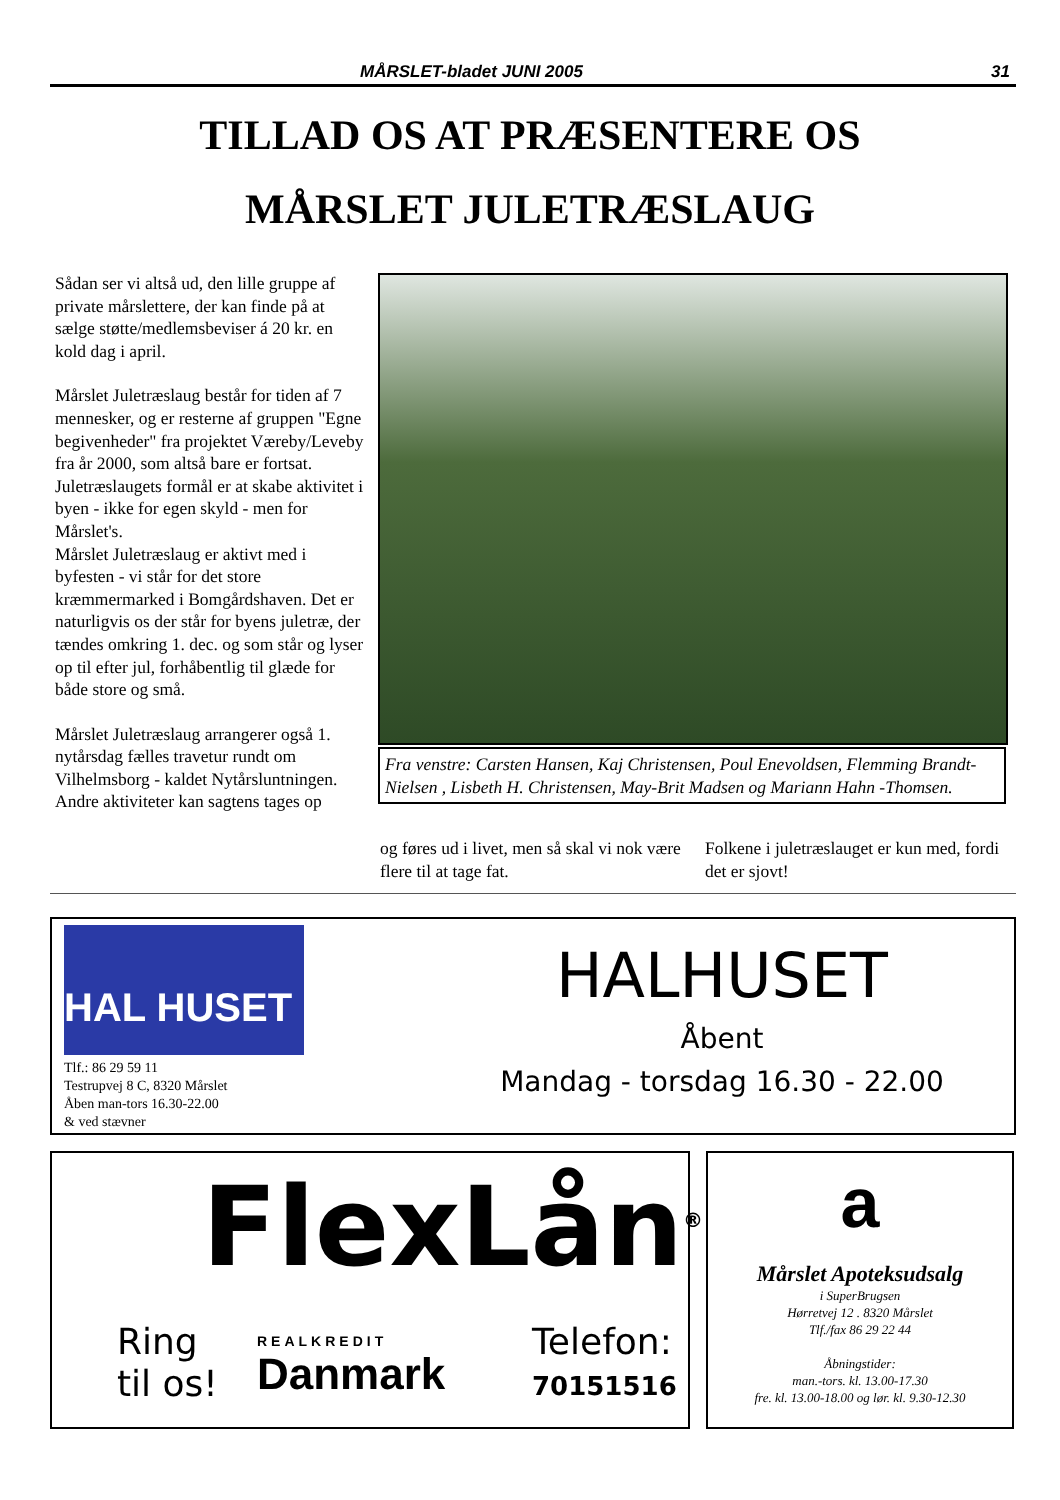MÅRSLET-bladet JUNI 2005 31
TILLAD OS AT PRÆSENTERE OS
MÅRSLET JULETRÆSLAUG
Sådan ser vi altså ud, den lille gruppe af private mårslettere, der kan finde på at sælge støtte/medlemsbeviser á 20 kr. en kold dag i april.
Mårslet Juletræslaug består for tiden af 7 mennesker, og er resterne af gruppen "Egne begivenheder" fra projektet Væreby/Leveby fra år 2000, som altså bare er fortsat. Juletræslaugets formål er at skabe aktivitet i byen - ikke for egen skyld - men for Mårslet's.
Mårslet Juletræslaug er aktivt med i byfesten - vi står for det store kræmmermarked i Bomgårdshaven. Det er naturligvis os der står for byens juletræ, der tændes omkring 1. dec. og som står og lyser op til efter jul, forhåbentlig til glæde for både store og små.
Mårslet Juletræslaug arrangerer også 1. nytårsdag fælles travetur rundt om Vilhelmsborg - kaldet Nytårsluntningen.
Andre aktiviteter kan sagtens tages op
Fra venstre: Carsten Hansen, Kaj Christensen, Poul Enevoldsen, Flemming Brandt-Nielsen , Lisbeth H. Christensen, May-Brit Madsen og Mariann Hahn -Thomsen.
og føres ud i livet, men så skal vi nok være flere til at tage fat.
Folkene i juletræslauget er kun med, fordi det er sjovt!
HAL HUSET
Tlf.: 86 29 59 11
Testrupvej 8 C, 8320 Mårslet
Åben man-tors 16.30-22.00
& ved stævner
HALHUSET
Åbent
Mandag - torsdag 16.30 - 22.00
FlexLån<sup>®</sup>
Ring
til os!
REALKREDIT
Danmark
Telefon:
70151516
a
Mårslet Apoteksudsalg
i SuperBrugsen
Hørretvej 12 . 8320 Mårslet
Tlf./fax 86 29 22 44
Åbningstider:
man.-tors. kl. 13.00-17.30
fre. kl. 13.00-18.00 og lør. kl. 9.30-12.30